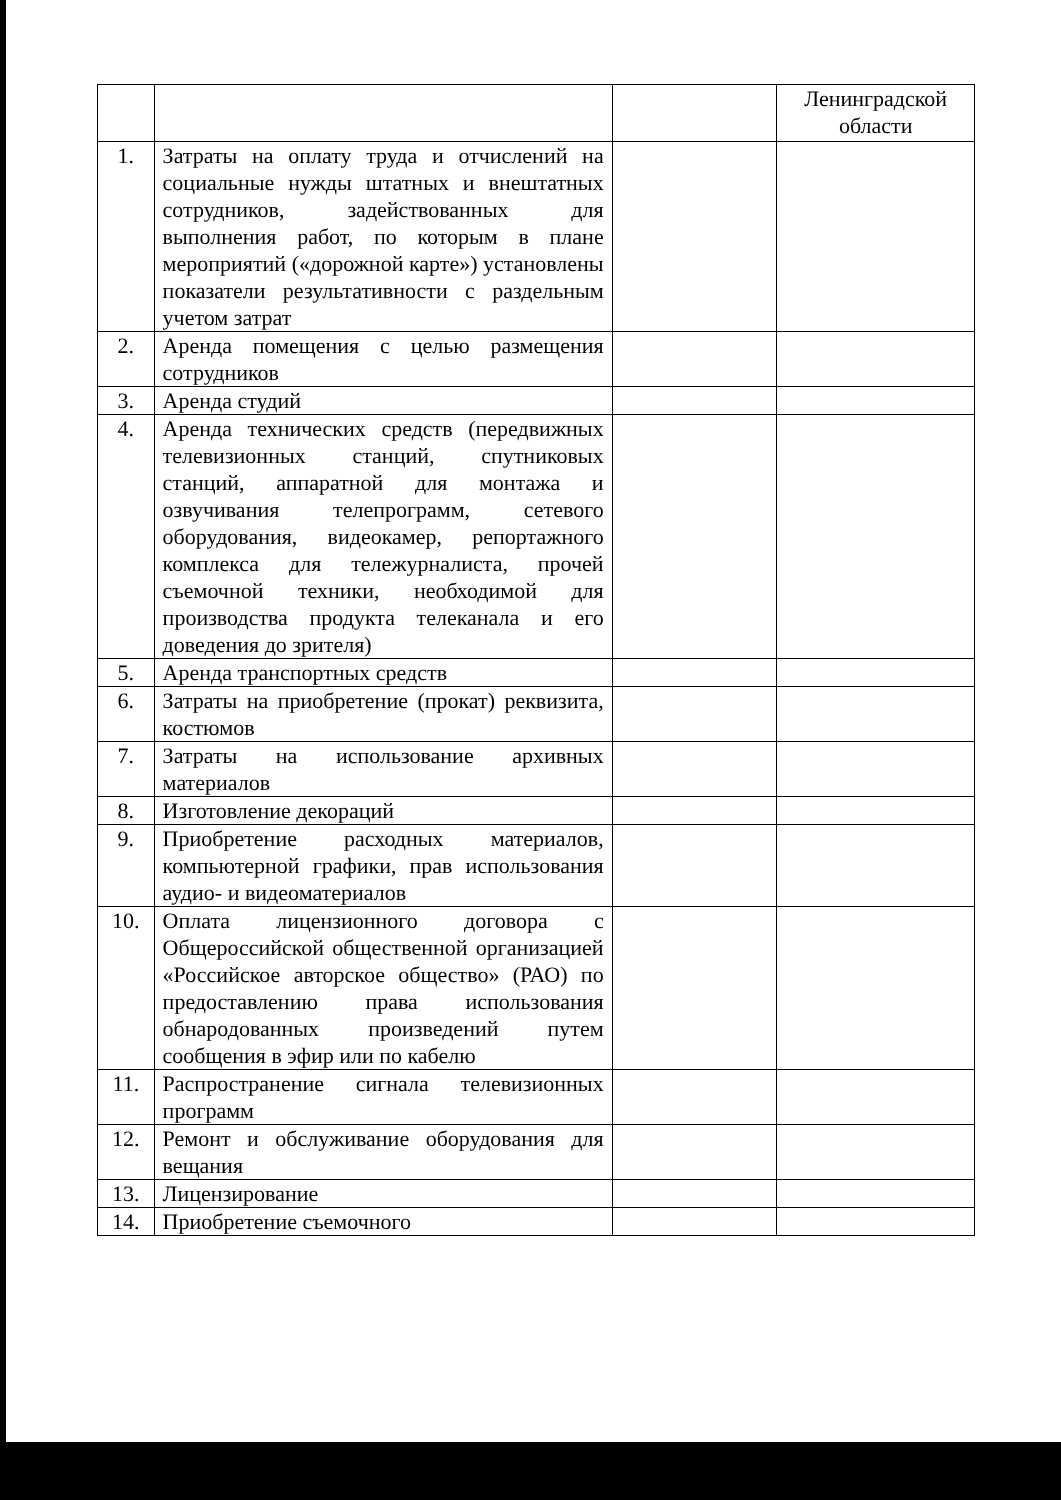| | | | Ленинградской области |
| 1. | Затраты на оплату труда и отчислений на социальные нужды штатных и внештатных сотрудников, задействованных для выполнения работ, по которым в плане мероприятий («дорожной карте») установлены показатели результативности с раздельным учетом затрат | | |
| 2. | Аренда помещения с целью размещения сотрудников | | |
| 3. | Аренда студий | | |
| 4. | Аренда технических средств (передвижных телевизионных станций, спутниковых станций, аппаратной для монтажа и озвучивания телепрограмм, сетевого оборудования, видеокамер, репортажного комплекса для тележурналиста, прочей съемочной техники, необходимой для производства продукта телеканала и его доведения до зрителя) | | |
| 5. | Аренда транспортных средств | | |
| 6. | Затраты на приобретение (прокат) реквизита, костюмов | | |
| 7. | Затраты на использование архивных материалов | | |
| 8. | Изготовление декораций | | |
| 9. | Приобретение расходных материалов, компьютерной графики, прав использования аудио- и видеоматериалов | | |
| 10. | Оплата лицензионного договора с Общероссийской общественной организацией «Российское авторское общество» (РАО) по предоставлению права использования обнародованных произведений путем сообщения в эфир или по кабелю | | |
| 11. | Распространение сигнала телевизионных программ | | |
| 12. | Ремонт и обслуживание оборудования для вещания | | |
| 13. | Лицензирование | | |
| 14. | Приобретение съемочного | | |